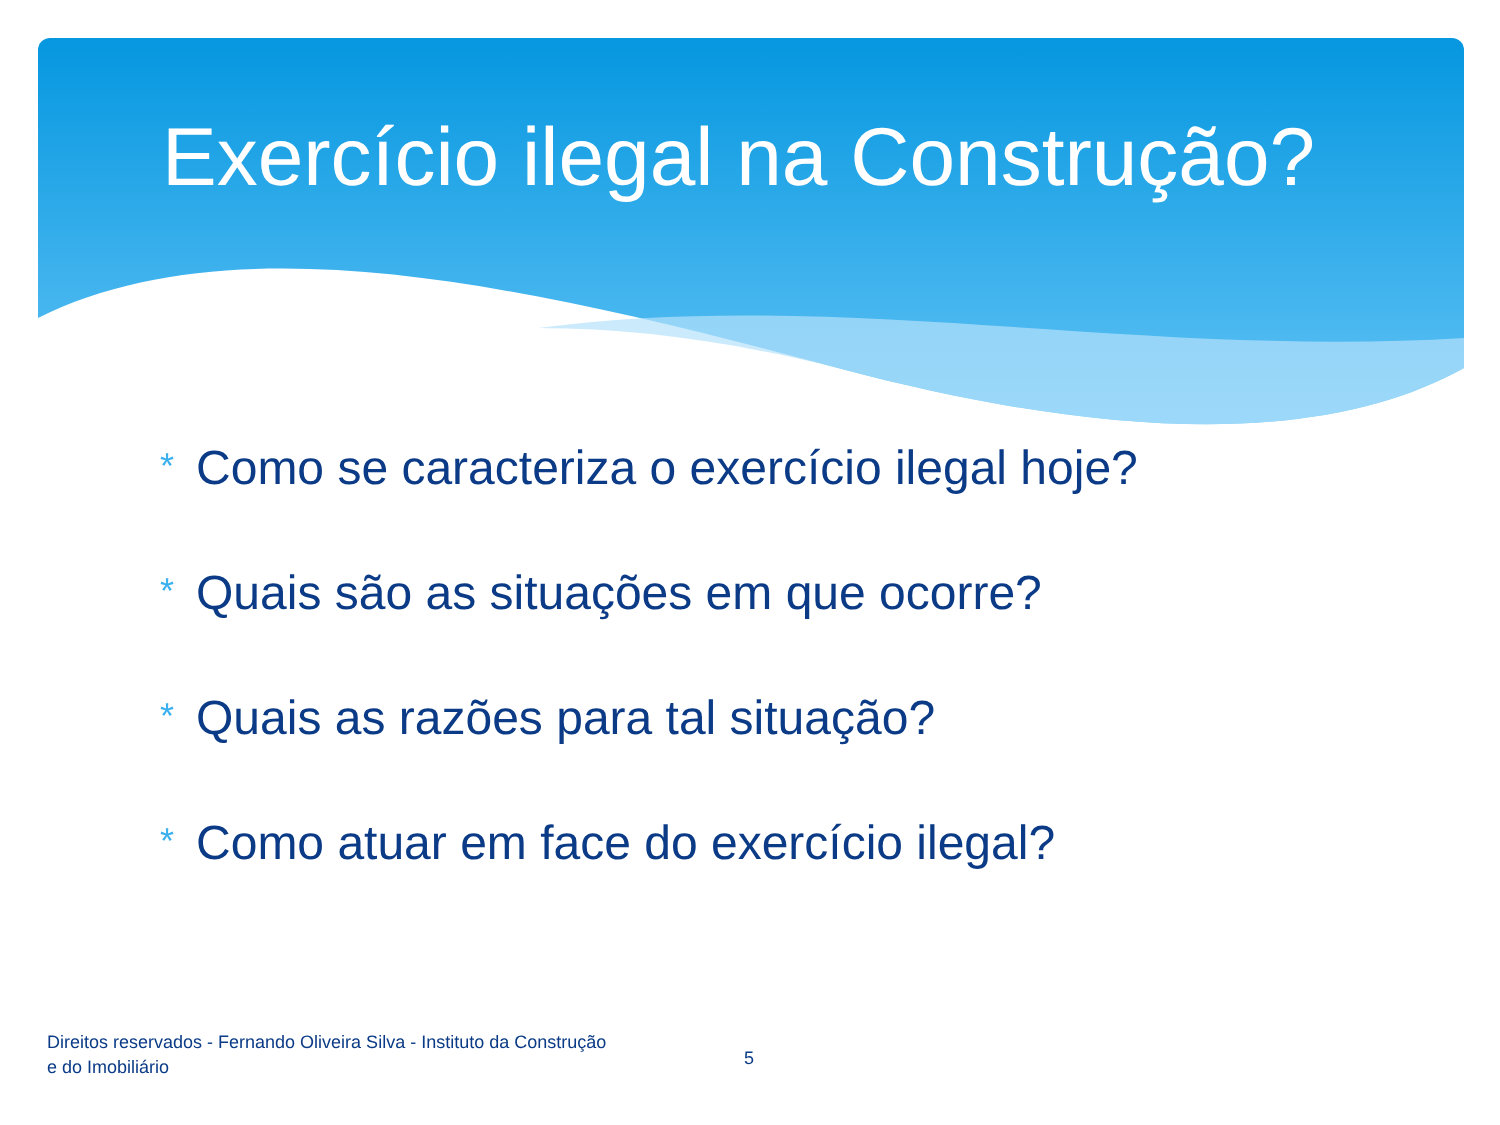Exercício ilegal na Construção?
* Como se caracteriza o exercício ilegal hoje?
* Quais são as situações em que ocorre?
* Quais as razões para tal situação?
* Como atuar em face do exercício ilegal?
Direitos reservados - Fernando Oliveira Silva - Instituto da Construção e do Imobiliário
5